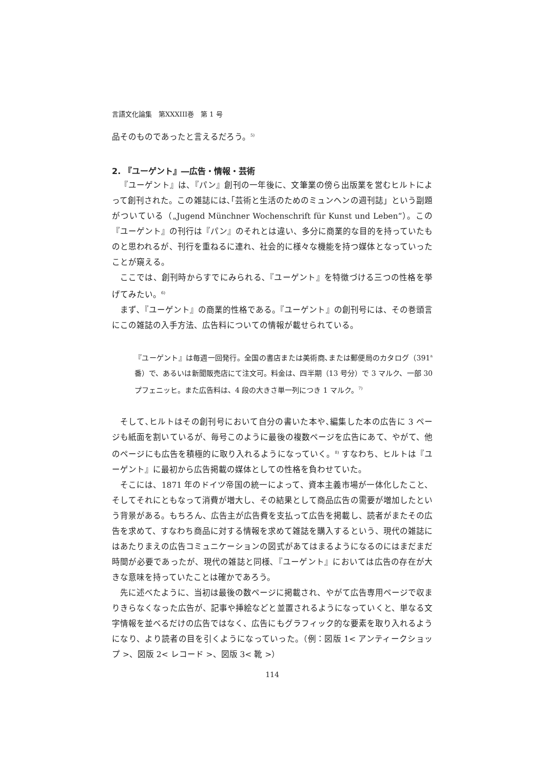言語文化論集　第XXXIII巻　第 1 号
品そのものであったと言えるだろう。<sup>5)</sup>
2. 『ユーゲント』―広告・情報・芸術
『ユーゲント』は、『パン』創刊の一年後に、文筆業の傍ら出版業を営むヒルトによって創刊された。この雑誌には､｢芸術と生活のためのミュンヘンの週刊誌」という副題がついている（„Jugend Münchner Wochenschrift für Kunst und Leben“）。この『ユーゲント』の刊行は『パン』のそれとは違い、多分に商業的な目的を持っていたものと思われるが、刊行を重ねるに連れ、社会的に様々な機能を持つ媒体となっていったことが窺える。
ここでは、創刊時からすでにみられる､『ユーゲント』を特徴づける三つの性格を挙げてみたい。<sup>6)</sup>
まず､『ユーゲント』の商業的性格である。『ユーゲント』の創刊号には、その巻頭言にこの雑誌の入手方法、広告料についての情報が載せられている。
『ユーゲント』は毎週一回発行。全国の書店または美術商､または郵便局のカタログ（391<sup>a</sup>番）で、あるいは新聞販売店にて注文可。料金は、四半期（13 号分）で 3 マルク、一部 30 プフェニッヒ。また広告料は、4 段の大きさ単一列につき 1 マルク。<sup>7)</sup>
そして､ヒルトはその創刊号において自分の書いた本や､編集した本の広告に 3 ページも紙面を割いているが、毎号このように最後の複数ページを広告にあて、やがて、他のページにも広告を積極的に取り入れるようになっていく。<sup>8)</sup> すなわち、ヒルトは『ユーゲント』に最初から広告掲載の媒体としての性格を負わせていた。
そこには、1871 年のドイツ帝国の統一によって、資本主義市場が一体化したこと、そしてそれにともなって消費が増大し、その結果として商品広告の需要が増加したという背景がある。もちろん、広告主が広告費を支払って広告を掲載し、読者がまたその広告を求めて、すなわち商品に対する情報を求めて雑誌を購入するという、現代の雑誌にはあたりまえの広告コミュニケーションの図式があてはまるようになるのにはまだまだ時間が必要であったが、現代の雑誌と同様､『ユーゲント』においては広告の存在が大きな意味を持っていたことは確かであろう。
先に述べたように、当初は最後の数ページに掲載され、やがて広告専用ページで収まりきらなくなった広告が、記事や挿絵などと並置されるようになっていくと、単なる文字情報を並べるだけの広告ではなく、広告にもグラフィック的な要素を取り入れるようになり、より読者の目を引くようになっていった。（例：図版 1< アンティークショップ >、図版 2< レコード >、図版 3< 靴 >）
114